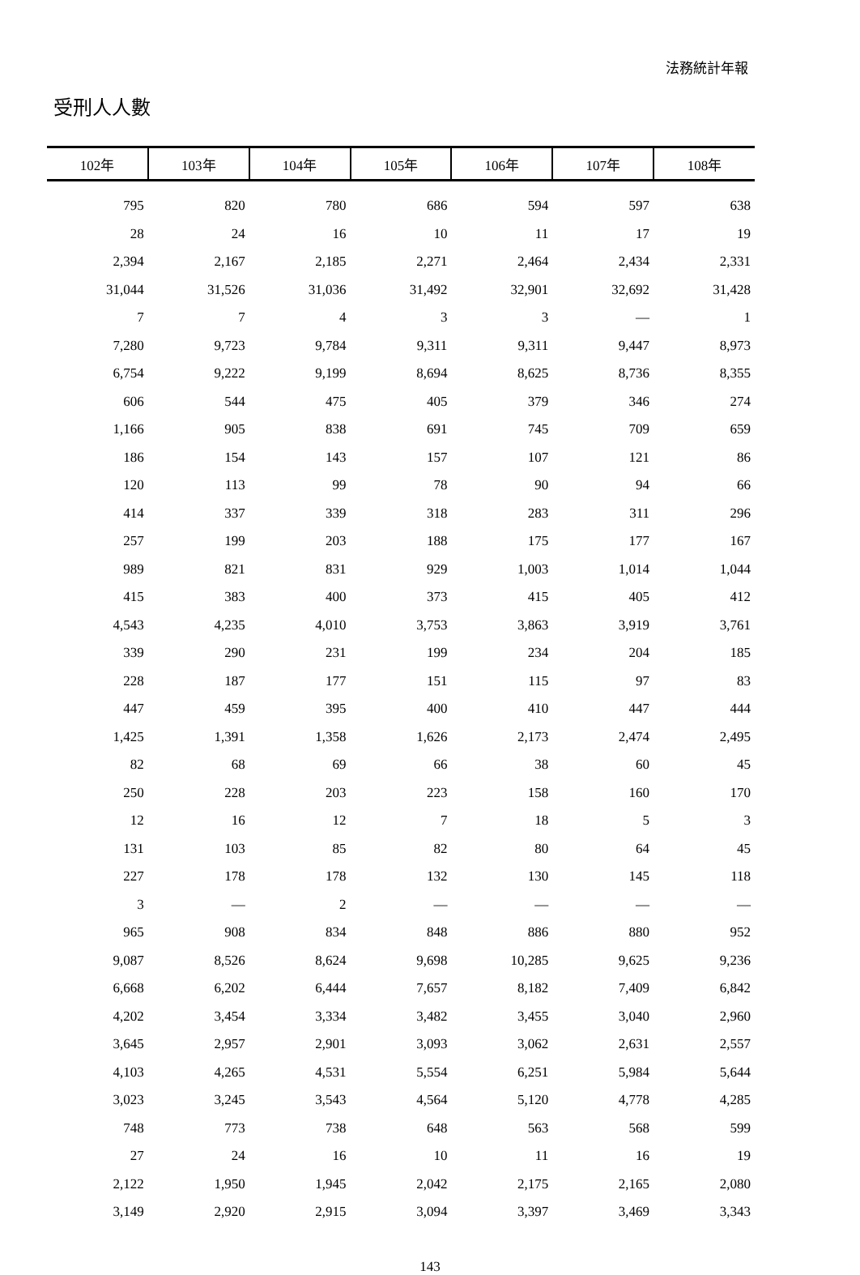法務統計年報
受刑人人數
| 102年 | 103年 | 104年 | 105年 | 106年 | 107年 | 108年 |
| --- | --- | --- | --- | --- | --- | --- |
| 795 | 820 | 780 | 686 | 594 | 597 | 638 |
| 28 | 24 | 16 | 10 | 11 | 17 | 19 |
| 2,394 | 2,167 | 2,185 | 2,271 | 2,464 | 2,434 | 2,331 |
| 31,044 | 31,526 | 31,036 | 31,492 | 32,901 | 32,692 | 31,428 |
| 7 | 7 | 4 | 3 | 3 | — | 1 |
| 7,280 | 9,723 | 9,784 | 9,311 | 9,311 | 9,447 | 8,973 |
| 6,754 | 9,222 | 9,199 | 8,694 | 8,625 | 8,736 | 8,355 |
| 606 | 544 | 475 | 405 | 379 | 346 | 274 |
| 1,166 | 905 | 838 | 691 | 745 | 709 | 659 |
| 186 | 154 | 143 | 157 | 107 | 121 | 86 |
| 120 | 113 | 99 | 78 | 90 | 94 | 66 |
| 414 | 337 | 339 | 318 | 283 | 311 | 296 |
| 257 | 199 | 203 | 188 | 175 | 177 | 167 |
| 989 | 821 | 831 | 929 | 1,003 | 1,014 | 1,044 |
| 415 | 383 | 400 | 373 | 415 | 405 | 412 |
| 4,543 | 4,235 | 4,010 | 3,753 | 3,863 | 3,919 | 3,761 |
| 339 | 290 | 231 | 199 | 234 | 204 | 185 |
| 228 | 187 | 177 | 151 | 115 | 97 | 83 |
| 447 | 459 | 395 | 400 | 410 | 447 | 444 |
| 1,425 | 1,391 | 1,358 | 1,626 | 2,173 | 2,474 | 2,495 |
| 82 | 68 | 69 | 66 | 38 | 60 | 45 |
| 250 | 228 | 203 | 223 | 158 | 160 | 170 |
| 12 | 16 | 12 | 7 | 18 | 5 | 3 |
| 131 | 103 | 85 | 82 | 80 | 64 | 45 |
| 227 | 178 | 178 | 132 | 130 | 145 | 118 |
| 3 | — | 2 | — | — | — | — |
| 965 | 908 | 834 | 848 | 886 | 880 | 952 |
| 9,087 | 8,526 | 8,624 | 9,698 | 10,285 | 9,625 | 9,236 |
| 6,668 | 6,202 | 6,444 | 7,657 | 8,182 | 7,409 | 6,842 |
| 4,202 | 3,454 | 3,334 | 3,482 | 3,455 | 3,040 | 2,960 |
| 3,645 | 2,957 | 2,901 | 3,093 | 3,062 | 2,631 | 2,557 |
| 4,103 | 4,265 | 4,531 | 5,554 | 6,251 | 5,984 | 5,644 |
| 3,023 | 3,245 | 3,543 | 4,564 | 5,120 | 4,778 | 4,285 |
| 748 | 773 | 738 | 648 | 563 | 568 | 599 |
| 27 | 24 | 16 | 10 | 11 | 16 | 19 |
| 2,122 | 1,950 | 1,945 | 2,042 | 2,175 | 2,165 | 2,080 |
| 3,149 | 2,920 | 2,915 | 3,094 | 3,397 | 3,469 | 3,343 |
143